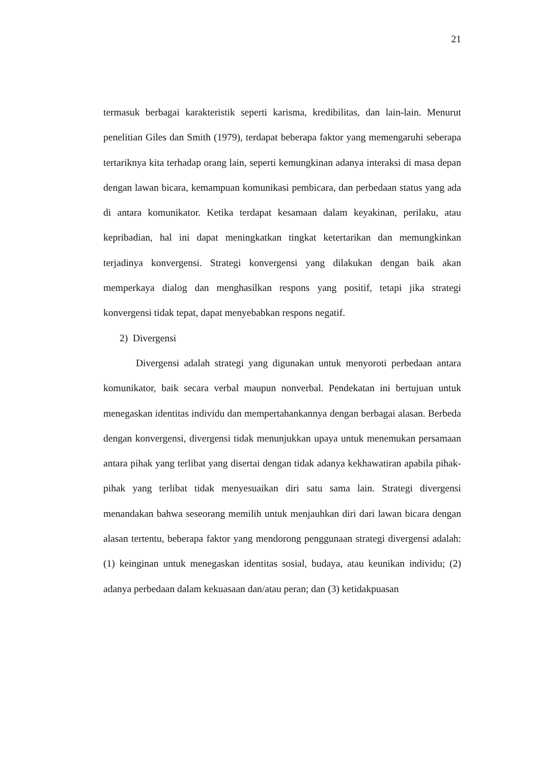21
termasuk berbagai karakteristik seperti karisma, kredibilitas, dan lain-lain. Menurut penelitian Giles dan Smith (1979), terdapat beberapa faktor yang memengaruhi seberapa tertariknya kita terhadap orang lain, seperti kemungkinan adanya interaksi di masa depan dengan lawan bicara, kemampuan komunikasi pembicara, dan perbedaan status yang ada di antara komunikator. Ketika terdapat kesamaan dalam keyakinan, perilaku, atau kepribadian, hal ini dapat meningkatkan tingkat ketertarikan dan memungkinkan terjadinya konvergensi. Strategi konvergensi yang dilakukan dengan baik akan memperkaya dialog dan menghasilkan respons yang positif, tetapi jika strategi konvergensi tidak tepat, dapat menyebabkan respons negatif.
2) Divergensi
Divergensi adalah strategi yang digunakan untuk menyoroti perbedaan antara komunikator, baik secara verbal maupun nonverbal. Pendekatan ini bertujuan untuk menegaskan identitas individu dan mempertahankannya dengan berbagai alasan. Berbeda dengan konvergensi, divergensi tidak menunjukkan upaya untuk menemukan persamaan antara pihak yang terlibat yang disertai dengan tidak adanya kekhawatiran apabila pihak-pihak yang terlibat tidak menyesuaikan diri satu sama lain. Strategi divergensi menandakan bahwa seseorang memilih untuk menjauhkan diri dari lawan bicara dengan alasan tertentu, beberapa faktor yang mendorong penggunaan strategi divergensi adalah: (1) keinginan untuk menegaskan identitas sosial, budaya, atau keunikan individu; (2) adanya perbedaan dalam kekuasaan dan/atau peran; dan (3) ketidakpuasan